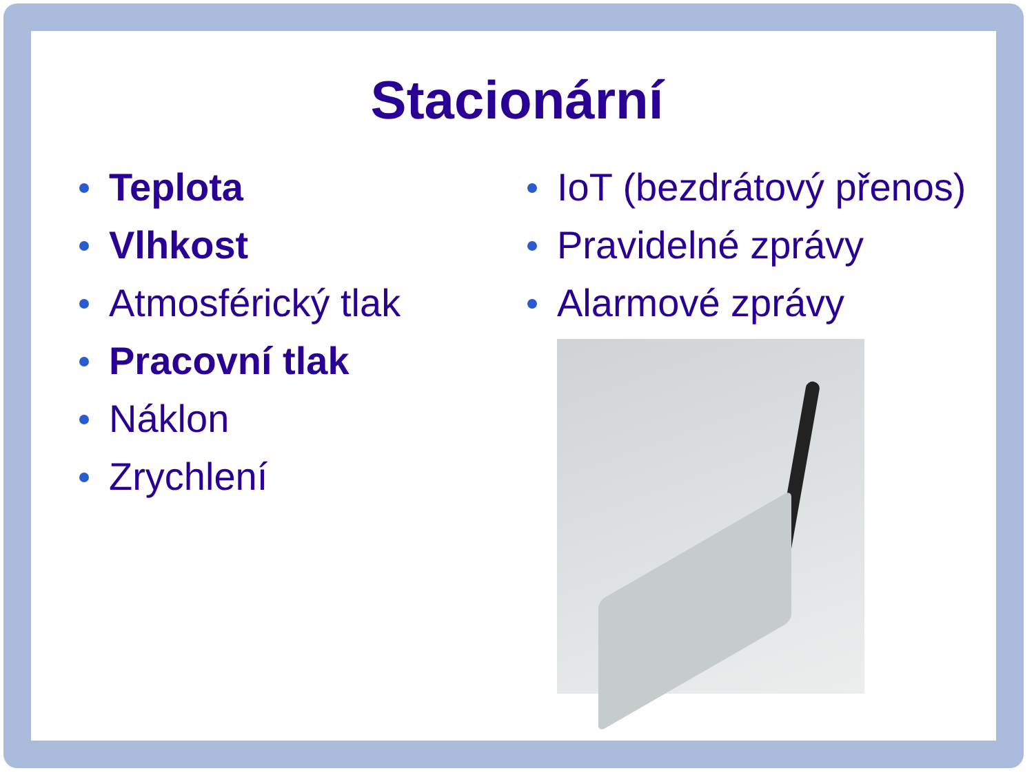Stacionární
Teplota
Vlhkost
Atmosférický tlak
Pracovní tlak
Náklon
Zrychlení
IoT (bezdrátový přenos)
Pravidelné zprávy
Alarmové zprávy